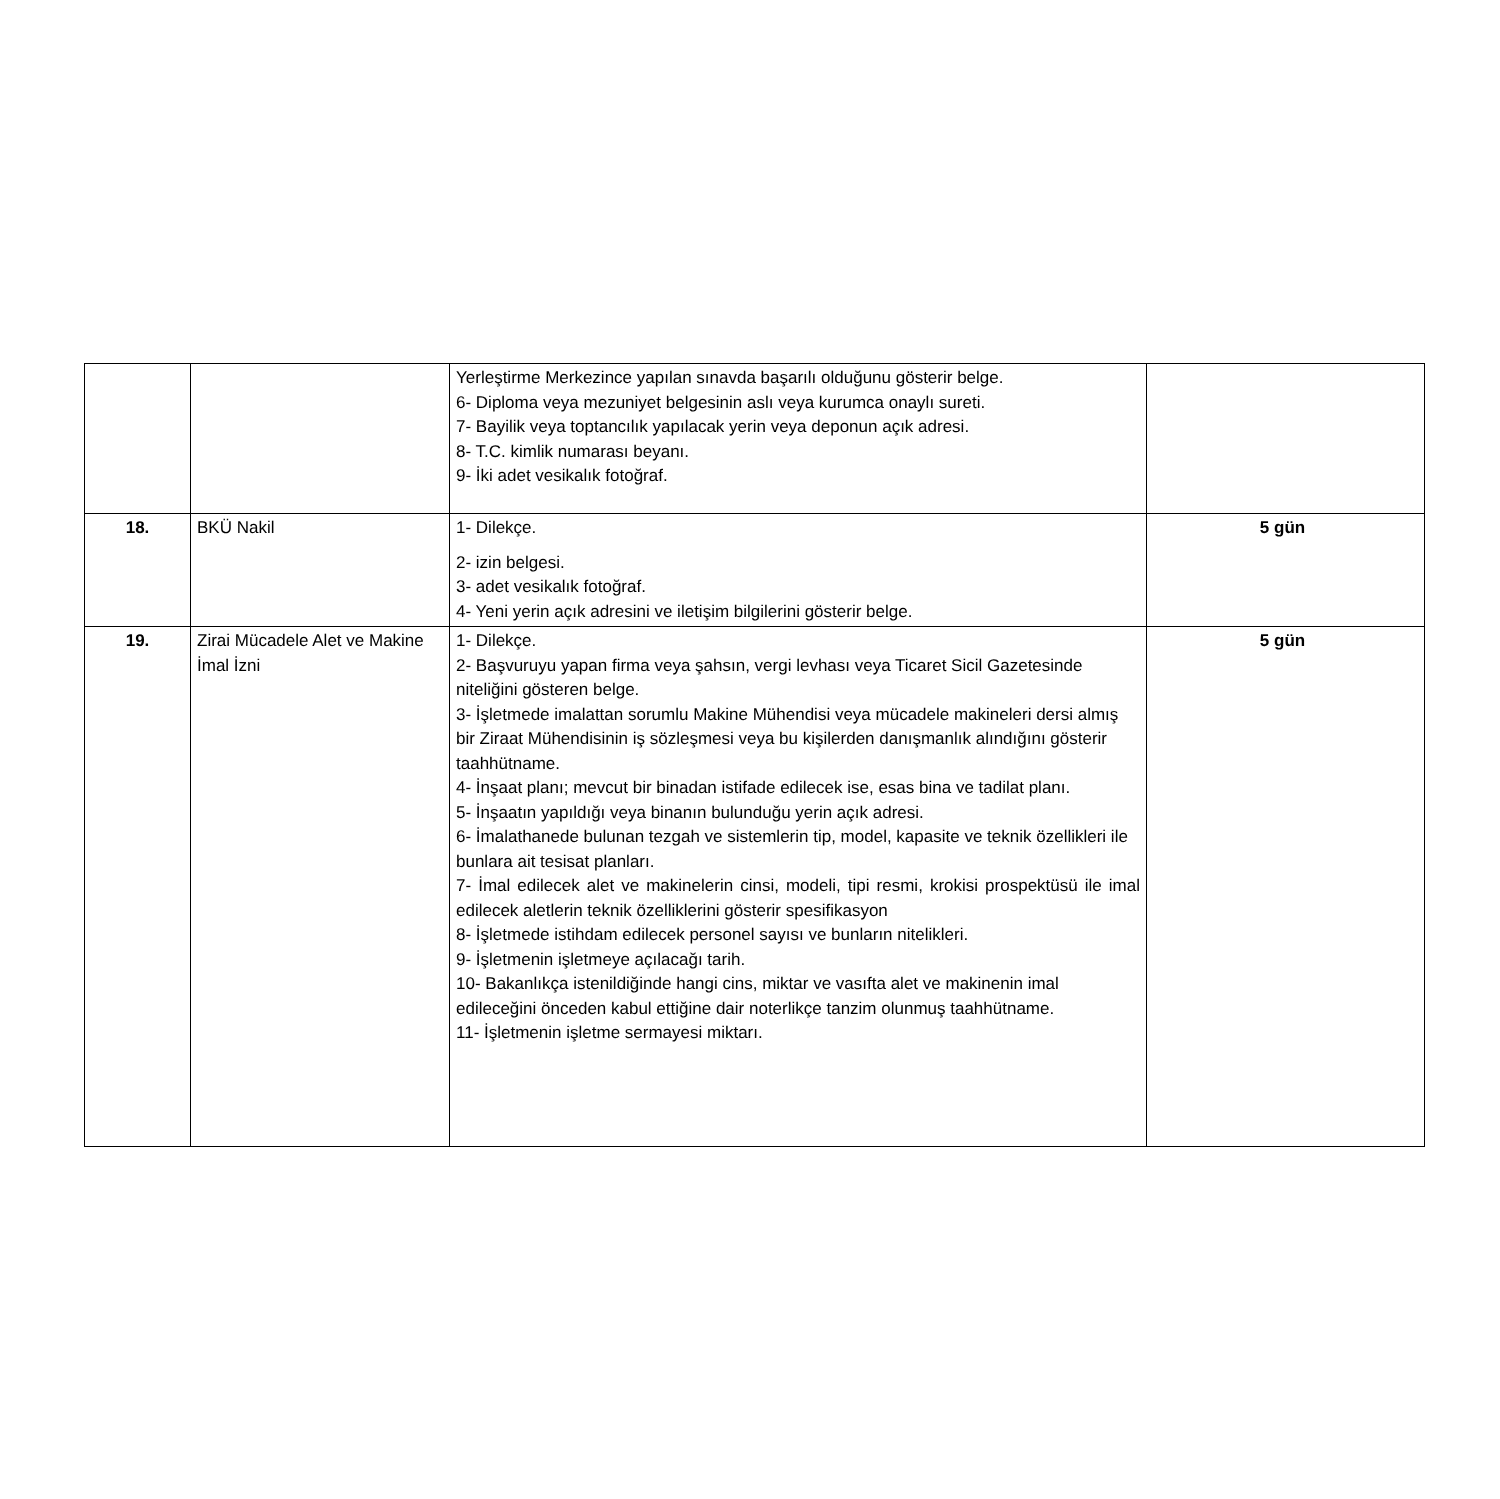| | | Yerleştirme Merkezince yapılan sınavda başarılı olduğunu gösterir belge. 6- Diploma veya mezuniyet belgesinin aslı veya kurumca onaylı sureti. 7- Bayilik veya toptancılık yapılacak yerin veya deponun açık adresi. 8- T.C. kimlik numarası beyanı. 9- İki adet vesikalık fotoğraf. | |
| 18. | BKÜ Nakil | 1- Dilekçe. 2- izin belgesi. 3- adet vesikalık fotoğraf. 4- Yeni yerin açık adresini ve iletişim bilgilerini gösterir belge. | 5 gün |
| 19. | Zirai Mücadele Alet ve Makine İmal İzni | 1- Dilekçe. 2- Başvuruyu yapan firma veya şahsın, vergi levhası veya Ticaret Sicil Gazetesinde niteliğini gösteren belge. 3- İşletmede imalattan sorumlu Makine Mühendisi veya mücadele makineleri dersi almış bir Ziraat Mühendisinin iş sözleşmesi veya bu kişilerden danışmanlık alındığını gösterir taahhütname. 4- İnşaat planı; mevcut bir binadan istifade edilecek ise, esas bina ve tadilat planı. 5- İnşaatın yapıldığı veya binanın bulunduğu yerin açık adresi. 6- İmalathanede bulunan tezgah ve sistemlerin tip, model, kapasite ve teknik özellikleri ile bunlara ait tesisat planları. 7- İmal edilecek alet ve makinelerin cinsi, modeli, tipi resmi, krokisi prospektüsü ile imal edilecek aletlerin teknik özelliklerini gösterir spesifikasyon 8- İşletmede istihdam edilecek personel sayısı ve bunların nitelikleri. 9- İşletmenin işletmeye açılacağı tarih. 10- Bakanlıkça istenildiğinde hangi cins, miktar ve vasıfta alet ve makinenin imal edileceğini önceden kabul ettiğine dair noterlikçe tanzim olunmuş taahhütname. 11- İşletmenin işletme sermayesi miktarı. | 5 gün |